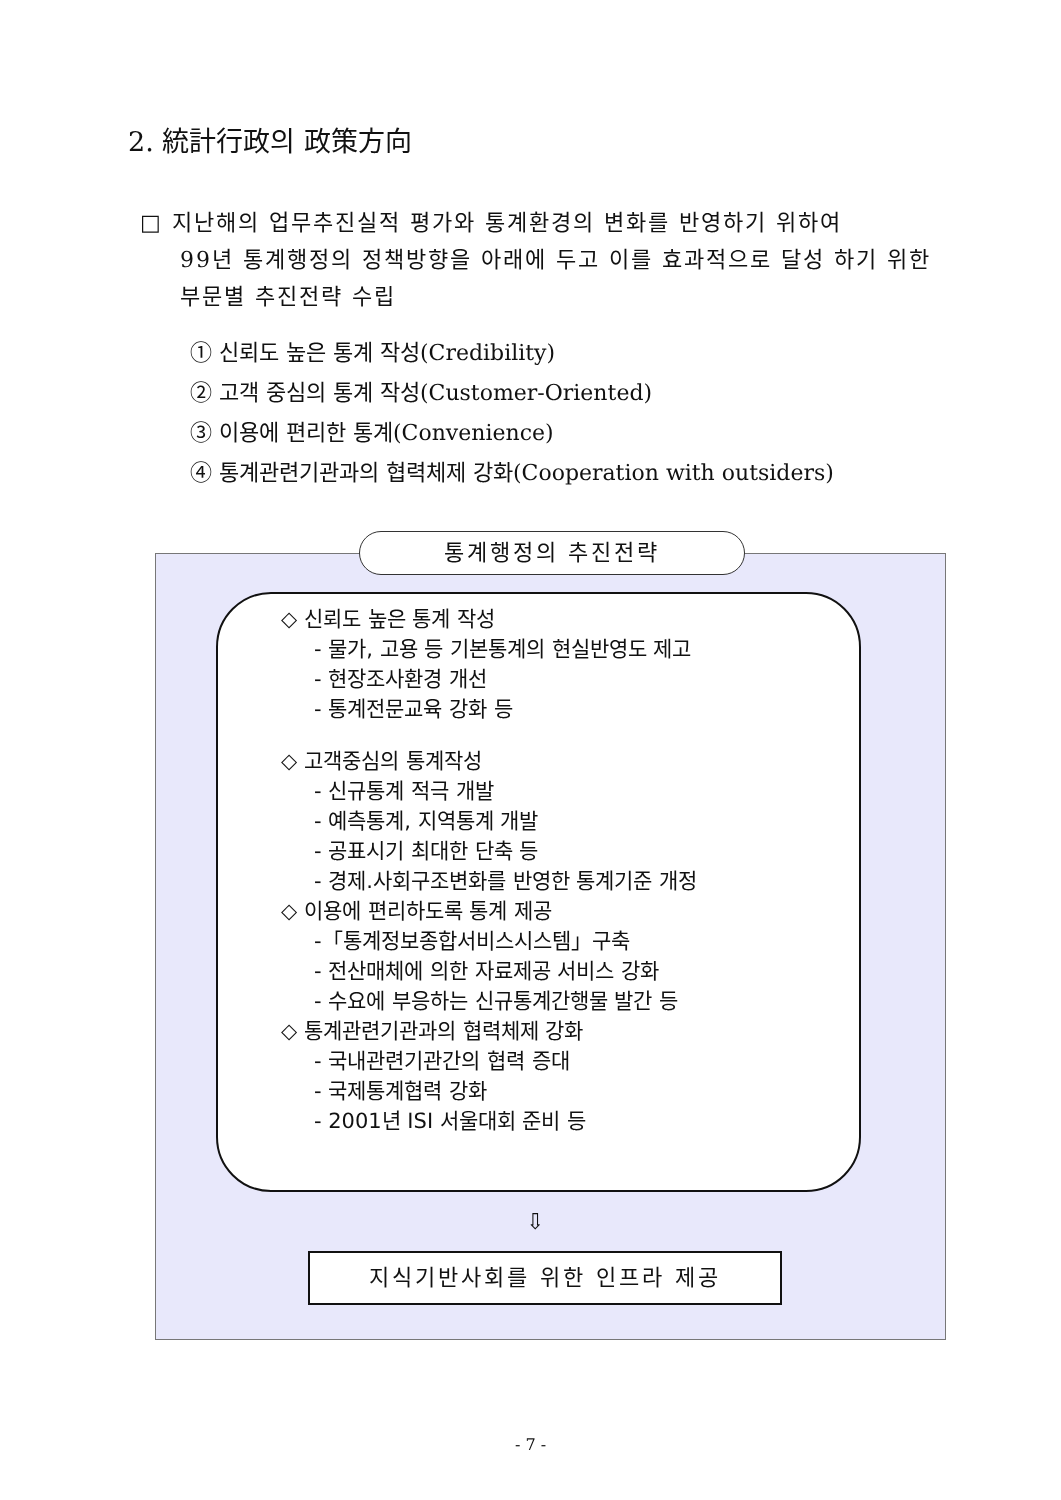2. 統計行政의 政策方向
□ 지난해의 업무추진실적 평가와 통계환경의 변화를 반영하기 위하여
99년 통계행정의 정책방향을 아래에 두고 이를 효과적으로 달성 하기 위한 부문별 추진전략 수립
① 신뢰도 높은 통계 작성(Credibility)
② 고객 중심의 통계 작성(Customer-Oriented)
③ 이용에 편리한 통계(Convenience)
④ 통계관련기관과의 협력체제 강화(Cooperation with outsiders)
통계행정의 추진전략
◇ 신뢰도 높은 통계 작성
- 물가, 고용 등 기본통계의 현실반영도 제고
- 현장조사환경 개선
- 통계전문교육 강화 등
◇ 고객중심의 통계작성
- 신규통계 적극 개발
- 예측통계, 지역통계 개발
- 공표시기 최대한 단축 등
- 경제.사회구조변화를 반영한 통계기준 개정
◇ 이용에 편리하도록 통계 제공
-「통계정보종합서비스시스템」구축
- 전산매체에 의한 자료제공 서비스 강화
- 수요에 부응하는 신규통계간행물 발간 등
◇ 통계관련기관과의 협력체제 강화
- 국내관련기관간의 협력 증대
- 국제통계협력 강화
- 2001년 ISI 서울대회 준비 등
⇩
지식기반사회를 위한 인프라 제공
- 7 -